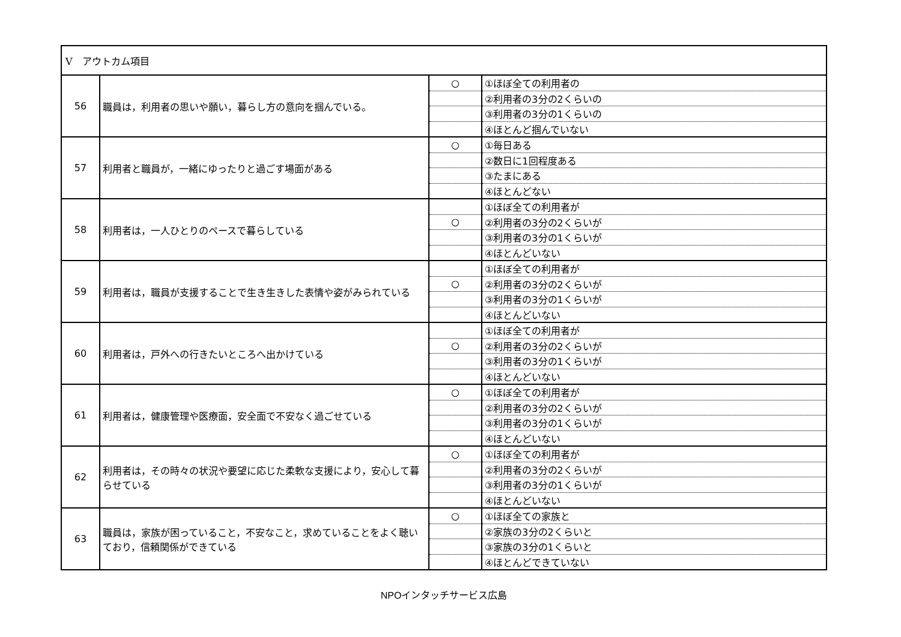| V アウトカム項目 | | | |
| 56 | 職員は，利用者の思いや願い，暮らし方の意向を掴んでいる。 | ○ | ①ほぼ全ての利用者の |
| | | | ②利用者の3分の2くらいの |
| | | | ③利用者の3分の1くらいの |
| | | | ④ほとんど掴んでいない |
| 57 | 利用者と職員が，一緒にゆったりと過ごす場面がある | ○ | ①毎日ある |
| | | | ②数日に1回程度ある |
| | | | ③たまにある |
| | | | ④ほとんどない |
| 58 | 利用者は，一人ひとりのペースで暮らしている | | ①ほぼ全ての利用者が |
| | | ○ | ②利用者の3分の2くらいが |
| | | | ③利用者の3分の1くらいが |
| | | | ④ほとんどいない |
| 59 | 利用者は，職員が支援することで生き生きした表情や姿がみられている | | ①ほぼ全ての利用者が |
| | | ○ | ②利用者の3分の2くらいが |
| | | | ③利用者の3分の1くらいが |
| | | | ④ほとんどいない |
| 60 | 利用者は，戸外への行きたいところへ出かけている | | ①ほぼ全ての利用者が |
| | | ○ | ②利用者の3分の2くらいが |
| | | | ③利用者の3分の1くらいが |
| | | | ④ほとんどいない |
| 61 | 利用者は，健康管理や医療面，安全面で不安なく過ごせている | ○ | ①ほぼ全ての利用者が |
| | | | ②利用者の3分の2くらいが |
| | | | ③利用者の3分の1くらいが |
| | | | ④ほとんどいない |
| 62 | 利用者は，その時々の状況や要望に応じた柔軟な支援により，安心して暮らせている | ○ | ①ほぼ全ての利用者が |
| | | | ②利用者の3分の2くらいが |
| | | | ③利用者の3分の1くらいが |
| | | | ④ほとんどいない |
| 63 | 職員は，家族が困っていること，不安なこと，求めていることをよく聴いており，信頼関係ができている | ○ | ①ほぼ全ての家族と |
| | | | ②家族の3分の2くらいと |
| | | | ③家族の3分の1くらいと |
| | | | ④ほとんどできていない |
NPOインタッチサービス広島